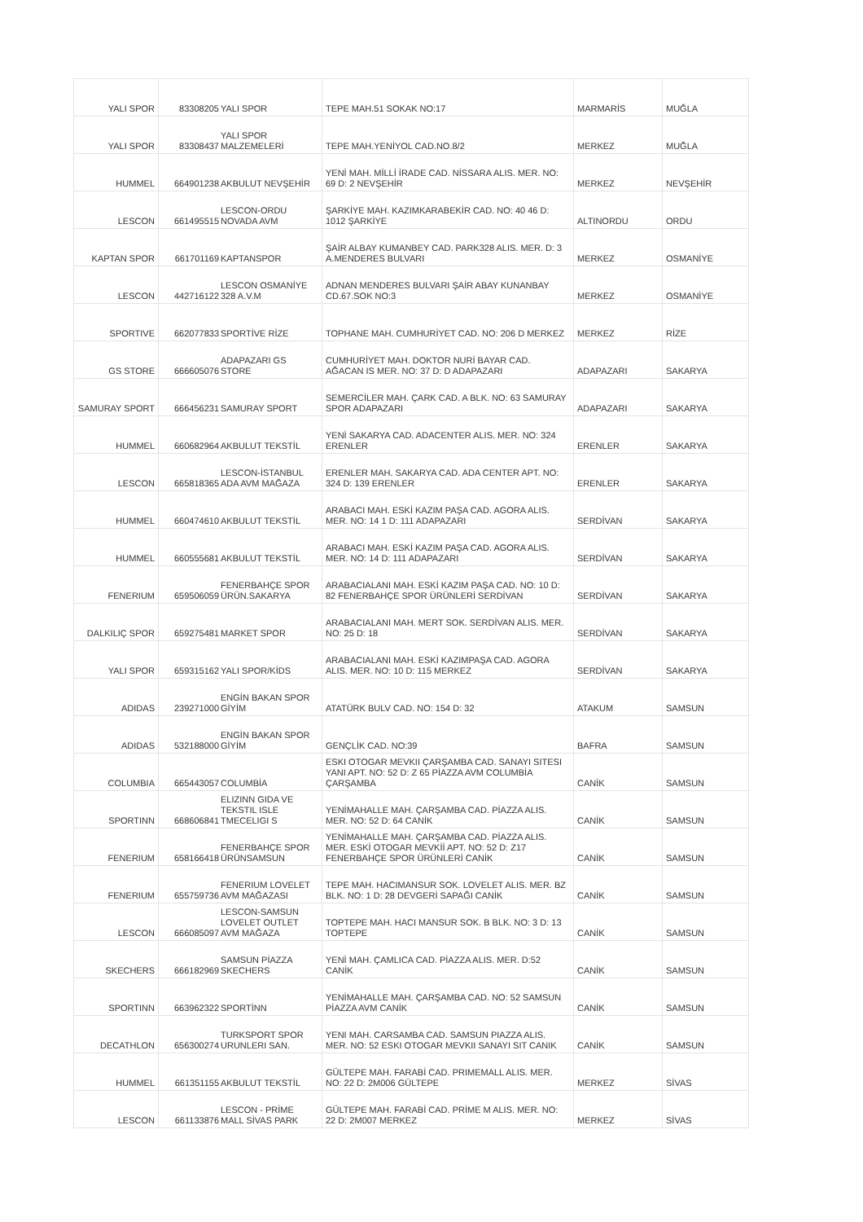| YALI SPOR | 83308205 | YALI SPOR | TEPE MAH.51 SOKAK NO:17 | MARMARİS | MUĞLA |
| YALI SPOR | 83308437 | YALI SPOR MALZEMELERİ | TEPE MAH.YENİYOL CAD.NO.8/2 | MERKEZ | MUĞLA |
| HUMMEL | 664901238 | AKBULUT NEVŞEHİR | YENİ MAH. MİLLİ İRADE CAD. NİSSARA ALIS. MER. NO: 69 D: 2 NEVŞEHİR | MERKEZ | NEVŞEHİR |
| LESCON | 661495515 | LESCON-ORDU NOVADA AVM | ŞARKİYE MAH. KAZIMKARABEKİR CAD. NO: 40 46 D: 1012 ŞARKİYE | ALTINORDU | ORDU |
| KAPTAN SPOR | 661701169 | KAPTANSPOR | ŞAİR ALBAY KUMANBEY CAD. PARK328 ALIS. MER. D: 3 A.MENDERES BULVARI | MERKEZ | OSMANİYE |
| LESCON | 442716122 | LESCON OSMANİYE 328 A.V.M | ADNAN MENDERES BULVARI ŞAİR ABAY KUNANBAY CD.67.SOK NO:3 | MERKEZ | OSMANİYE |
| SPORTIVE | 662077833 | SPORTİVE RİZE | TOPHANE MAH. CUMHURİYET CAD. NO: 206 D MERKEZ | MERKEZ | RİZE |
| GS STORE | 666605076 | ADAPAZARI GS STORE | CUMHURİYET MAH. DOKTOR NURİ BAYAR CAD. AĞACAN IS MER. NO: 37 D: D ADAPAZARI | ADAPAZARI | SAKARYA |
| SAMURAY SPORT | 666456231 | SAMURAY SPORT | SEMERCİLER MAH. ÇARK CAD. A BLK. NO: 63 SAMURAY SPOR ADAPAZARI | ADAPAZARI | SAKARYA |
| HUMMEL | 660682964 | AKBULUT TEKSTİL | YENİ SAKARYA CAD. ADACENTER ALIS. MER. NO: 324 ERENLER | ERENLER | SAKARYA |
| LESCON | 665818365 | LESCON-İSTANBUL ADA AVM MAĞAZA | ERENLER MAH. SAKARYA CAD. ADA CENTER APT. NO: 324 D: 139 ERENLER | ERENLER | SAKARYA |
| HUMMEL | 660474610 | AKBULUT TEKSTİL | ARABACI MAH. ESKİ KAZIM PAŞA CAD. AGORA ALIS. MER. NO: 14 1 D: 111 ADAPAZARI | SERDİVAN | SAKARYA |
| HUMMEL | 660555681 | AKBULUT TEKSTİL | ARABACI MAH. ESKİ KAZIM PAŞA CAD. AGORA ALIS. MER. NO: 14 D: 111 ADAPAZARI | SERDİVAN | SAKARYA |
| FENERIUM | 659506059 | FENERBAHÇE SPOR ÜRÜN.SAKARYA | ARABACIALANI MAH. ESKİ KAZIM PAŞA CAD. NO: 10 D: 82 FENERBAHÇE SPOR ÜRÜNLERİ SERDİVAN | SERDİVAN | SAKARYA |
| DALKILIÇ SPOR | 659275481 | MARKET SPOR | ARABACIALANI MAH. MERT SOK. SERDİVAN ALIS. MER. NO: 25 D: 18 | SERDİVAN | SAKARYA |
| YALI SPOR | 659315162 | YALI SPOR/KİDS | ARABACIALANI MAH. ESKİ KAZIMPAŞA CAD. AGORA ALIS. MER. NO: 10 D: 115 MERKEZ | SERDİVAN | SAKARYA |
| ADIDAS | 239271000 | ENGİN BAKAN SPOR GİYİM | ATATÜRK BULV CAD. NO: 154 D: 32 | ATAKUM | SAMSUN |
| ADIDAS | 532188000 | ENGİN BAKAN SPOR GİYİM | GENÇLİK CAD. NO:39 | BAFRA | SAMSUN |
| COLUMBIA | 665443057 | COLUMBİA | ESKI OTOGAR MEVKII ÇARŞAMBA CAD. SANAYI SITESI YANI APT. NO: 52 D: Z 65 PİAZZA AVM COLUMBİA ÇARŞAMBA | CANİK | SAMSUN |
| SPORTINN | 668606841 | ELIZINN GIDA VE TEKSTIL ISLE TMECELIGI S | YENİMAHALLE MAH. ÇARŞAMBA CAD. PİAZZA ALIS. MER. NO: 52 D: 64 CANİK | CANİK | SAMSUN |
| FENERIUM | 658166418 | FENERBAHÇE SPOR ÜRÜNSAMSUN | YENİMAHALLE MAH. ÇARŞAMBA CAD. PİAZZA ALIS. MER. ESKİ OTOGAR MEVKİİ APT. NO: 52 D: Z17 FENERBAHÇE SPOR ÜRÜNLERİ CANİK | CANİK | SAMSUN |
| FENERIUM | 655759736 | FENERIUM LOVELET AVM MAĞAZASI | TEPE MAH. HACIMANSUR SOK. LOVELET ALIS. MER. BZ BLK. NO: 1 D: 28 DEVGERİ SAPAĞI CANİK | CANİK | SAMSUN |
| LESCON | 666085097 | LESCON-SAMSUN LOVELET OUTLET AVM MAĞAZA | TOPTEPE MAH. HACI MANSUR SOK. B BLK. NO: 3 D: 13 TOPTEPE | CANİK | SAMSUN |
| SKECHERS | 666182969 | SAMSUN PİAZZA SKECHERS | YENİ MAH. ÇAMLICA CAD. PİAZZA ALIS. MER. D:52 CANİK | CANİK | SAMSUN |
| SPORTINN | 663962322 | SPORTİNN | YENİMAHALLE MAH. ÇARŞAMBA CAD. NO: 52 SAMSUN PİAZZA AVM CANİK | CANİK | SAMSUN |
| DECATHLON | 656300274 | TURKSPORT SPOR URUNLERI SAN. | YENI MAH. CARSAMBA CAD. SAMSUN PIAZZA ALIS. MER. NO: 52 ESKI OTOGAR MEVKII SANAYI SIT CANIK | CANİK | SAMSUN |
| HUMMEL | 661351155 | AKBULUT TEKSTİL | GÜLTEPE MAH. FARABİ CAD. PRIMEMALL ALIS. MER. NO: 22 D: 2M006 GÜLTEPE | MERKEZ | SİVAS |
| LESCON | 661133876 | LESCON - PRİME MALL SİVAS PARK | GÜLTEPE MAH. FARABİ CAD. PRİME M ALIS. MER. NO: 22 D: 2M007 MERKEZ | MERKEZ | SİVAS |